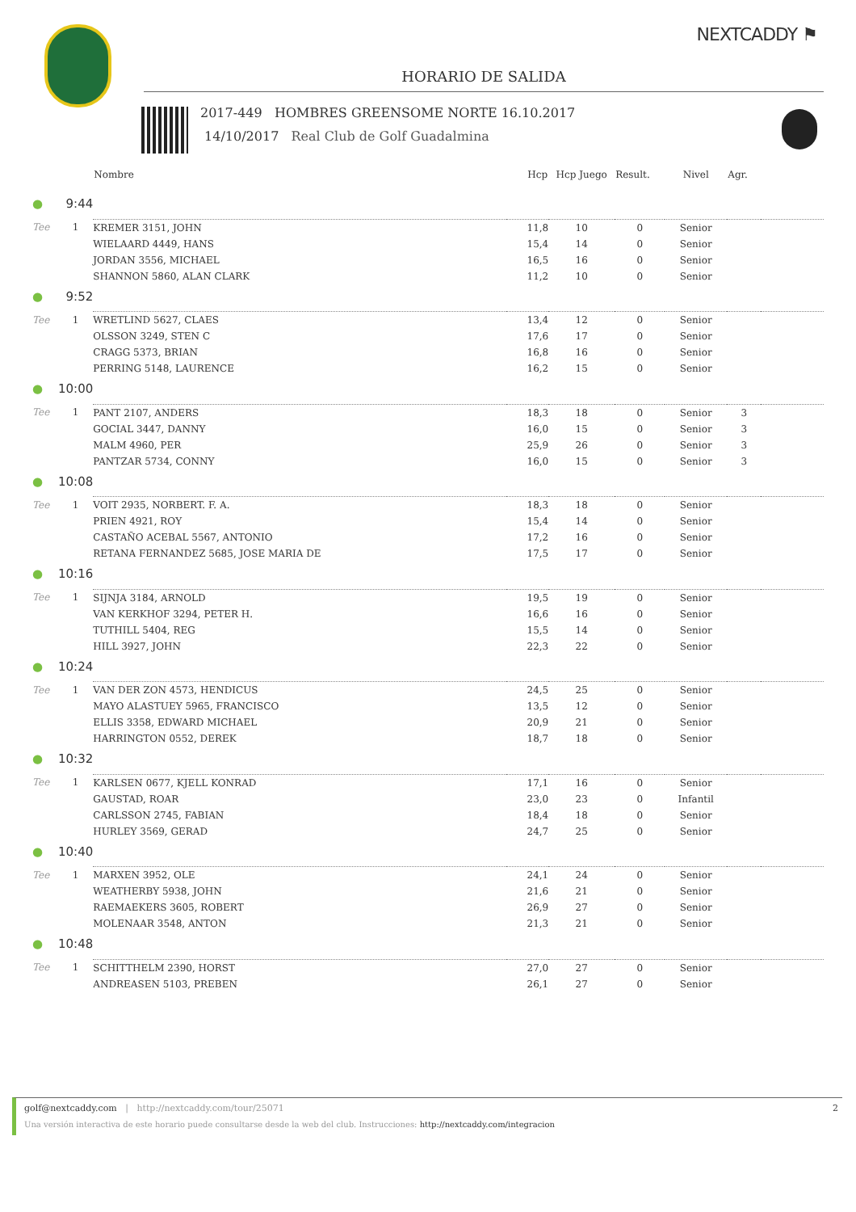NEXTCADDY ⚑
HORARIO DE SALIDA
2017-449 HOMBRES GREENSOME NORTE 16.10.2017
14/10/2017 Real Club de Golf Guadalmina
| | | Nombre | Hcp | Hcp Juego | Result. | Nivel | Agr. | |
| --- | --- | --- | --- | --- | --- | --- | --- | --- |
| ● | 9:44 | | | | | | | |
| Tee | 1 | KREMER 3151, JOHN | 11,8 | 10 | 0 | Senior | | |
| | | WIELAARD 4449, HANS | 15,4 | 14 | 0 | Senior | | |
| | | JORDAN 3556, MICHAEL | 16,5 | 16 | 0 | Senior | | |
| | | SHANNON 5860, ALAN CLARK | 11,2 | 10 | 0 | Senior | | |
| ● | 9:52 | | | | | | | |
| Tee | 1 | WRETLIND 5627, CLAES | 13,4 | 12 | 0 | Senior | | |
| | | OLSSON 3249, STEN C | 17,6 | 17 | 0 | Senior | | |
| | | CRAGG 5373, BRIAN | 16,8 | 16 | 0 | Senior | | |
| | | PERRING 5148, LAURENCE | 16,2 | 15 | 0 | Senior | | |
| ● | 10:00 | | | | | | | |
| Tee | 1 | PANT 2107, ANDERS | 18,3 | 18 | 0 | Senior | 3 | |
| | | GOCIAL 3447, DANNY | 16,0 | 15 | 0 | Senior | 3 | |
| | | MALM 4960, PER | 25,9 | 26 | 0 | Senior | 3 | |
| | | PANTZAR 5734, CONNY | 16,0 | 15 | 0 | Senior | 3 | |
| ● | 10:08 | | | | | | | |
| Tee | 1 | VOIT 2935, NORBERT. F. A. | 18,3 | 18 | 0 | Senior | | |
| | | PRIEN 4921, ROY | 15,4 | 14 | 0 | Senior | | |
| | | CASTAÑO ACEBAL 5567, ANTONIO | 17,2 | 16 | 0 | Senior | | |
| | | RETANA FERNANDEZ 5685, JOSE MARIA DE | 17,5 | 17 | 0 | Senior | | |
| ● | 10:16 | | | | | | | |
| Tee | 1 | SIJNJA 3184, ARNOLD | 19,5 | 19 | 0 | Senior | | |
| | | VAN KERKHOF 3294, PETER H. | 16,6 | 16 | 0 | Senior | | |
| | | TUTHILL 5404, REG | 15,5 | 14 | 0 | Senior | | |
| | | HILL 3927, JOHN | 22,3 | 22 | 0 | Senior | | |
| ● | 10:24 | | | | | | | |
| Tee | 1 | VAN DER ZON 4573, HENDICUS | 24,5 | 25 | 0 | Senior | | |
| | | MAYO ALASTUEY 5965, FRANCISCO | 13,5 | 12 | 0 | Senior | | |
| | | ELLIS 3358, EDWARD MICHAEL | 20,9 | 21 | 0 | Senior | | |
| | | HARRINGTON 0552, DEREK | 18,7 | 18 | 0 | Senior | | |
| ● | 10:32 | | | | | | | |
| Tee | 1 | KARLSEN 0677, KJELL KONRAD | 17,1 | 16 | 0 | Senior | | |
| | | GAUSTAD, ROAR | 23,0 | 23 | 0 | Infantil | | |
| | | CARLSSON 2745, FABIAN | 18,4 | 18 | 0 | Senior | | |
| | | HURLEY 3569, GERAD | 24,7 | 25 | 0 | Senior | | |
| ● | 10:40 | | | | | | | |
| Tee | 1 | MARXEN 3952, OLE | 24,1 | 24 | 0 | Senior | | |
| | | WEATHERBY 5938, JOHN | 21,6 | 21 | 0 | Senior | | |
| | | RAEMAEKERS 3605, ROBERT | 26,9 | 27 | 0 | Senior | | |
| | | MOLENAAR 3548, ANTON | 21,3 | 21 | 0 | Senior | | |
| ● | 10:48 | | | | | | | |
| Tee | 1 | SCHITTHELM 2390, HORST | 27,0 | 27 | 0 | Senior | | |
| | | ANDREASEN 5103, PREBEN | 26,1 | 27 | 0 | Senior | | |
golf@nextcaddy.com | http://nextcaddy.com/tour/25071 2
Una versión interactiva de este horario puede consultarse desde la web del club. Instrucciones: http://nextcaddy.com/integracion